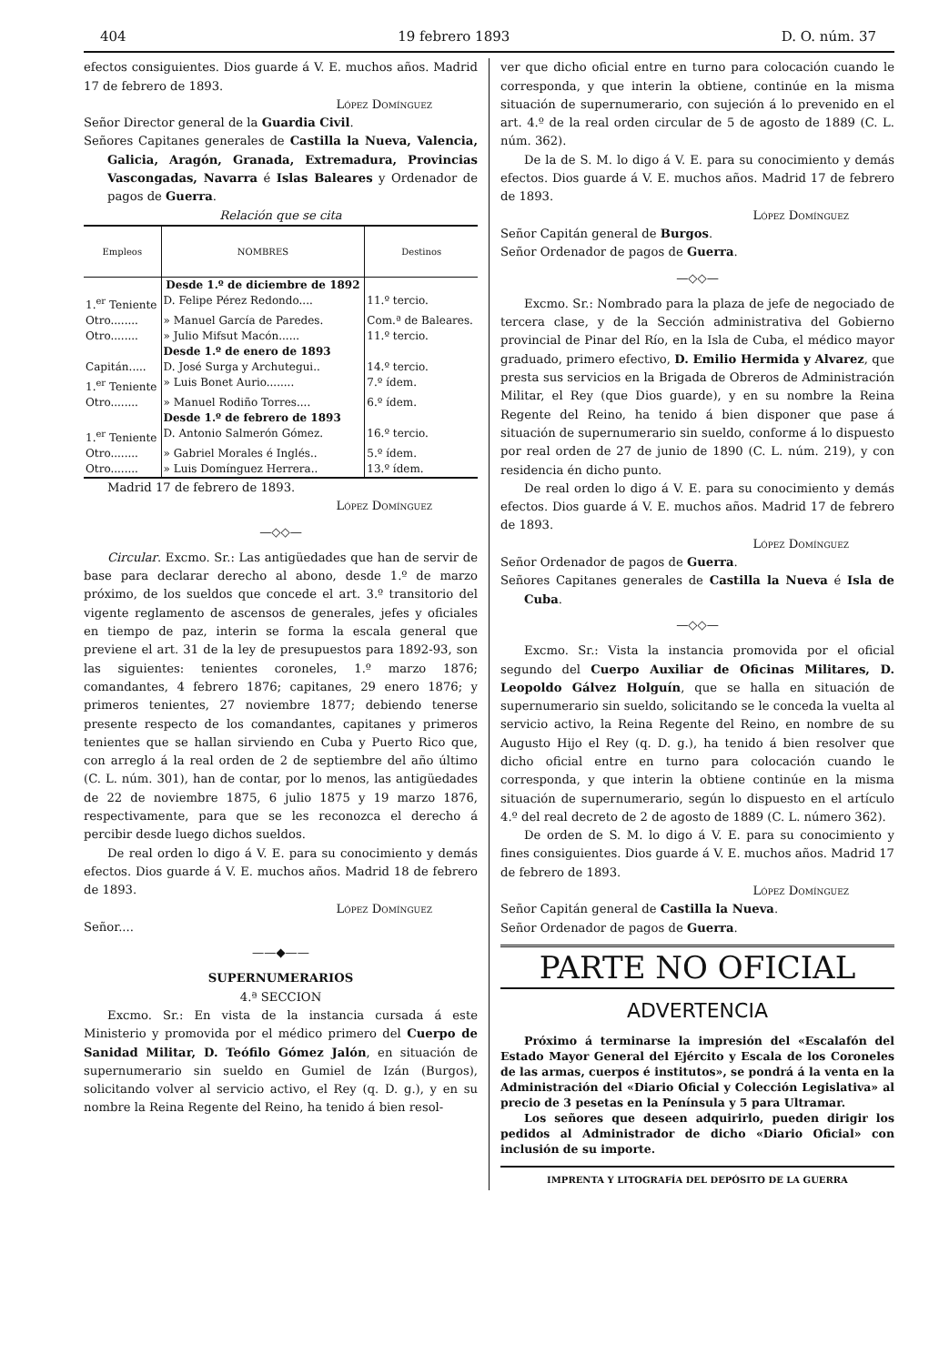404 19 febrero 1893 D. O. núm. 37
efectos consiguientes. Dios guarde á V. E. muchos años. Madrid 17 de febrero de 1893.
López Domínguez
Señor Director general de la Guardia Civil.
Señores Capitanes generales de Castilla la Nueva, Valencia, Galicia, Aragón, Granada, Extremadura, Provincias Vascongadas, Navarra é Islas Baleares y Ordenador de pagos de Guerra.
Relación que se cita
| Empleos | NOMBRES | Destinos |
| --- | --- | --- |
| | Desde 1.º de diciembre de 1892 | |
| 1.<sup>er</sup> Teniente | D. Felipe Pérez Redondo.... | 11.º tercio. |
| Otro........ | » Manuel García de Paredes. | Com.ª de Baleares. |
| Otro........ | » Julio Mifsut Macón...... | 11.º tercio. |
| | Desde 1.º de enero de 1893 | |
| Capitán..... | D. José Surga y Archutegui.. | 14.º tercio. |
| 1.<sup>er</sup> Teniente | » Luis Bonet Aurio........ | 7.º ídem. |
| Otro........ | » Manuel Rodiño Torres.... | 6.º ídem. |
| | Desde 1.º de febrero de 1893 | |
| 1.<sup>er</sup> Teniente | D. Antonio Salmerón Gómez. | 16.º tercio. |
| Otro........ | » Gabriel Morales é Inglés.. | 5.º ídem. |
| Otro........ | » Luis Domínguez Herrera.. | 13.º ídem. |
Madrid 17 de febrero de 1893.
López Domínguez
—◇◇—
Circular. Excmo. Sr.: Las antigüedades que han de servir de base para declarar derecho al abono, desde 1.º de marzo próximo, de los sueldos que concede el art. 3.º transitorio del vigente reglamento de ascensos de generales, jefes y oficiales en tiempo de paz, interin se forma la escala general que previene el art. 31 de la ley de presupuestos para 1892-93, son las siguientes: tenientes coroneles, 1.º marzo 1876; comandantes, 4 febrero 1876; capitanes, 29 enero 1876; y primeros tenientes, 27 noviembre 1877; debiendo tenerse presente respecto de los comandantes, capitanes y primeros tenientes que se hallan sirviendo en Cuba y Puerto Rico que, con arreglo á la real orden de 2 de septiembre del año último (C. L. núm. 301), han de contar, por lo menos, las antigüedades de 22 de noviembre 1875, 6 julio 1875 y 19 marzo 1876, respectivamente, para que se les reconozca el derecho á percibir desde luego dichos sueldos.
De real orden lo digo á V. E. para su conocimiento y demás efectos. Dios guarde á V. E. muchos años. Madrid 18 de febrero de 1893.
López Domínguez
Señor....
——◆——
SUPERNUMERARIOS
4.ª SECCION
Excmo. Sr.: En vista de la instancia cursada á este Ministerio y promovida por el médico primero del Cuerpo de Sanidad Militar, D. Teófilo Gómez Jalón, en situación de supernumerario sin sueldo en Gumiel de Izán (Burgos), solicitando volver al servicio activo, el Rey (q. D. g.), y en su nombre la Reina Regente del Reino, ha tenido á bien resol-
ver que dicho oficial entre en turno para colocación cuando le corresponda, y que interin la obtiene, continúe en la misma situación de supernumerario, con sujeción á lo prevenido en el art. 4.º de la real orden circular de 5 de agosto de 1889 (C. L. núm. 362).
De la de S. M. lo digo á V. E. para su conocimiento y demás efectos. Dios guarde á V. E. muchos años. Madrid 17 de febrero de 1893.
López Domínguez
Señor Capitán general de Burgos.
Señor Ordenador de pagos de Guerra.
—◇◇—
Excmo. Sr.: Nombrado para la plaza de jefe de negociado de tercera clase, y de la Sección administrativa del Gobierno provincial de Pinar del Río, en la Isla de Cuba, el médico mayor graduado, primero efectivo, D. Emilio Hermida y Alvarez, que presta sus servicios en la Brigada de Obreros de Administración Militar, el Rey (que Dios guarde), y en su nombre la Reina Regente del Reino, ha tenido á bien disponer que pase á situación de supernumerario sin sueldo, conforme á lo dispuesto por real orden de 27 de junio de 1890 (C. L. núm. 219), y con residencia én dicho punto.
De real orden lo digo á V. E. para su conocimiento y demás efectos. Dios guarde á V. E. muchos años. Madrid 17 de febrero de 1893.
López Domínguez
Señor Ordenador de pagos de Guerra.
Señores Capitanes generales de Castilla la Nueva é Isla de Cuba.
—◇◇—
Excmo. Sr.: Vista la instancia promovida por el oficial segundo del Cuerpo Auxiliar de Oficinas Militares, D. Leopoldo Gálvez Holguín, que se halla en situación de supernumerario sin sueldo, solicitando se le conceda la vuelta al servicio activo, la Reina Regente del Reino, en nombre de su Augusto Hijo el Rey (q. D. g.), ha tenido á bien resolver que dicho oficial entre en turno para colocación cuando le corresponda, y que interin la obtiene continúe en la misma situación de supernumerario, según lo dispuesto en el artículo 4.º del real decreto de 2 de agosto de 1889 (C. L. número 362).
De orden de S. M. lo digo á V. E. para su conocimiento y fines consiguientes. Dios guarde á V. E. muchos años. Madrid 17 de febrero de 1893.
López Domínguez
Señor Capitán general de Castilla la Nueva.
Señor Ordenador de pagos de Guerra.
PARTE NO OFICIAL
ADVERTENCIA
Próximo á terminarse la impresión del «Escalafón del Estado Mayor General del Ejército y Escala de los Coroneles de las armas, cuerpos é institutos», se pondrá á la venta en la Administración del «Diario Oficial y Colección Legislativa» al precio de 3 pesetas en la Península y 5 para Ultramar.
Los señores que deseen adquirirlo, pueden dirigir los pedidos al Administrador de dicho «Diario Oficial» con inclusión de su importe.
IMPRENTA Y LITOGRAFÍA DEL DEPÓSITO DE LA GUERRA